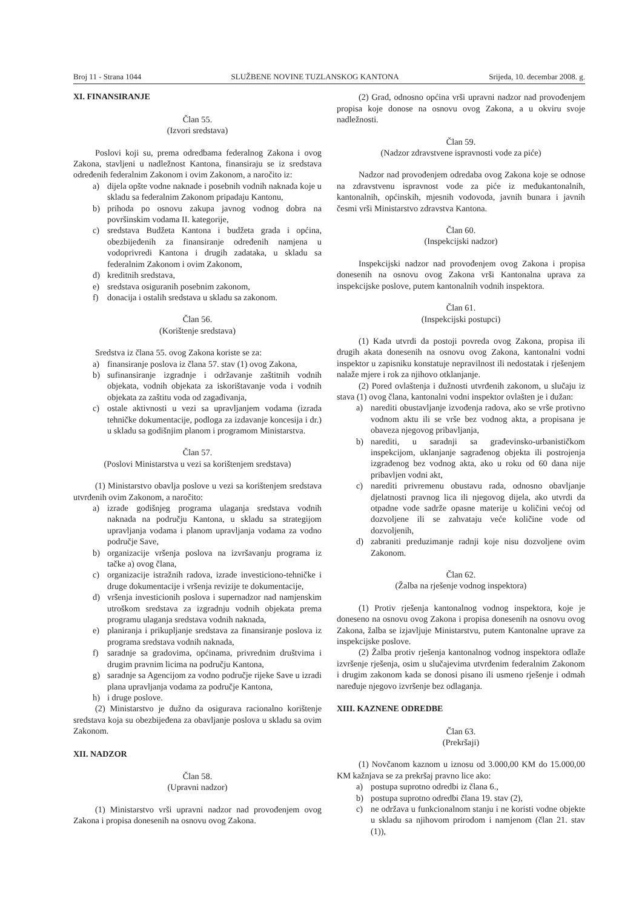Broj 11 - Strana 1044 SLUŽBENE NOVINE TUZLANSKOG KANTONA Srijeda, 10. decembar 2008. g.
XI. FINANSIRANJE
Član 55.
(Izvori sredstava)
Poslovi koji su, prema odredbama federalnog Zakona i ovog Zakona, stavljeni u nadležnost Kantona, finansiraju se iz sredstava određenih federalnim Zakonom i ovim Zakonom, a naročito iz:
a) dijela opšte vodne naknade i posebnih vodnih naknada koje u skladu sa federalnim Zakonom pripadaju Kantonu,
b) prihoda po osnovu zakupa javnog vodnog dobra na površinskim vodama II. kategorije,
c) sredstava Budžeta Kantona i budžeta grada i općina, obezbijeđenih za finansiranje određenih namjena u vodoprivredi Kantona i drugih zadataka, u skladu sa federalnim Zakonom i ovim Zakonom,
d) kreditnih sredstava,
e) sredstava osiguranih posebnim zakonom,
f) donacija i ostalih sredstava u skladu sa zakonom.
Član 56.
(Korištenje sredstava)
Sredstva iz člana 55. ovog Zakona koriste se za:
a) finansiranje poslova iz člana 57. stav (1) ovog Zakona,
b) sufinansiranje izgradnje i održavanje zaštitnih vodnih objekata, vodnih objekata za iskorištavanje voda i vodnih objekata za zaštitu voda od zagađivanja,
c) ostale aktivnosti u vezi sa upravljanjem vodama (izrada tehničke dokumentacije, podloga za izdavanje koncesija i dr.) u skladu sa godišnjim planom i programom Ministarstva.
Član 57.
(Poslovi Ministarstva u vezi sa korištenjem sredstava)
(1) Ministarstvo obavlja poslove u vezi sa korištenjem sredstava utvrđenih ovim Zakonom, a naročito:
a) izrade godišnjeg programa ulaganja sredstava vodnih naknada na području Kantona, u skladu sa strategijom upravljanja vodama i planom upravljanja vodama za vodno područje Save,
b) organizacije vršenja poslova na izvršavanju programa iz tačke a) ovog člana,
c) organizacije istražnih radova, izrade investiciono-tehničke i druge dokumentacije i vršenja revizije te dokumentacije,
d) vršenja investicionih poslova i supernadzor nad namjenskim utroškom sredstava za izgradnju vodnih objekata prema programu ulaganja sredstava vodnih naknada,
e) planiranja i prikupljanje sredstava za finansiranje poslova iz programa sredstava vodnih naknada,
f) saradnje sa gradovima, općinama, privrednim društvima i drugim pravnim licima na području Kantona,
g) saradnje sa Agencijom za vodno područje rijeke Save u izradi plana upravljanja vodama za područje Kantona,
h) i druge poslove.
(2) Ministarstvo je dužno da osigurava racionalno korištenje sredstava koja su obezbijeđena za obavljanje poslova u skladu sa ovim Zakonom.
XII. NADZOR
Član 58.
(Upravni nadzor)
(1) Ministarstvo vrši upravni nadzor nad provođenjem ovog Zakona i propisa donesenih na osnovu ovog Zakona.
(2) Grad, odnosno općina vrši upravni nadzor nad provođenjem propisa koje donose na osnovu ovog Zakona, a u okviru svoje nadležnosti.
Član 59.
(Nadzor zdravstvene ispravnosti vode za piće)
Nadzor nad provođenjem odredaba ovog Zakona koje se odnose na zdravstvenu ispravnost vode za piće iz međukantonalnih, kantonalnih, općinskih, mjesnih vodovoda, javnih bunara i javnih česmi vrši Ministarstvo zdravstva Kantona.
Član 60.
(Inspekcijski nadzor)
Inspekcijski nadzor nad provođenjem ovog Zakona i propisa donesenih na osnovu ovog Zakona vrši Kantonalna uprava za inspekcijske poslove, putem kantonalnih vodnih inspektora.
Član 61.
(Inspekcijski postupci)
(1) Kada utvrdi da postoji povreda ovog Zakona, propisa ili drugih akata donesenih na osnovu ovog Zakona, kantonalni vodni inspektor u zapisniku konstatuje nepravilnost ili nedostatak i rješenjem nalaže mjere i rok za njihovo otklanjanje.
(2) Pored ovlaštenja i dužnosti utvrđenih zakonom, u slučaju iz stava (1) ovog člana, kantonalni vodni inspektor ovlašten je i dužan:
a) narediti obustavljanje izvođenja radova, ako se vrše protivno vodnom aktu ili se vrše bez vodnog akta, a propisana je obaveza njegovog pribavljanja,
b) narediti, u saradnji sa građevinsko-urbanističkom inspekcijom, uklanjanje sagrađenog objekta ili postrojenja izgrađenog bez vodnog akta, ako u roku od 60 dana nije pribavljen vodni akt,
c) narediti privremenu obustavu rada, odnosno obavljanje djelatnosti pravnog lica ili njegovog dijela, ako utvrdi da otpadne vode sadrže opasne materije u količini većoj od dozvoljene ili se zahvataju veće količine vode od dozvoljenih,
d) zabraniti preduzimanje radnji koje nisu dozvoljene ovim Zakonom.
Član 62.
(Žalba na rješenje vodnog inspektora)
(1) Protiv rješenja kantonalnog vodnog inspektora, koje je doneseno na osnovu ovog Zakona i propisa donesenih na osnovu ovog Zakona, žalba se izjavljuje Ministarstvu, putem Kantonalne uprave za inspekcijske poslove.
(2) Žalba protiv rješenja kantonalnog vodnog inspektora odlaže izvršenje rješenja, osim u slučajevima utvrđenim federalnim Zakonom i drugim zakonom kada se donosi pisano ili usmeno rješenje i odmah naređuje njegovo izvršenje bez odlaganja.
XIII. KAZNENE ODREDBE
Član 63.
(Prekršaji)
(1) Novčanom kaznom u iznosu od 3.000,00 KM do 15.000,00 KM kažnjava se za prekršaj pravno lice ako:
a) postupa suprotno odredbi iz člana 6.,
b) postupa suprotno odredbi člana 19. stav (2),
c) ne održava u funkcionalnom stanju i ne koristi vodne objekte u skladu sa njihovom prirodom i namjenom (član 21. stav (1)),